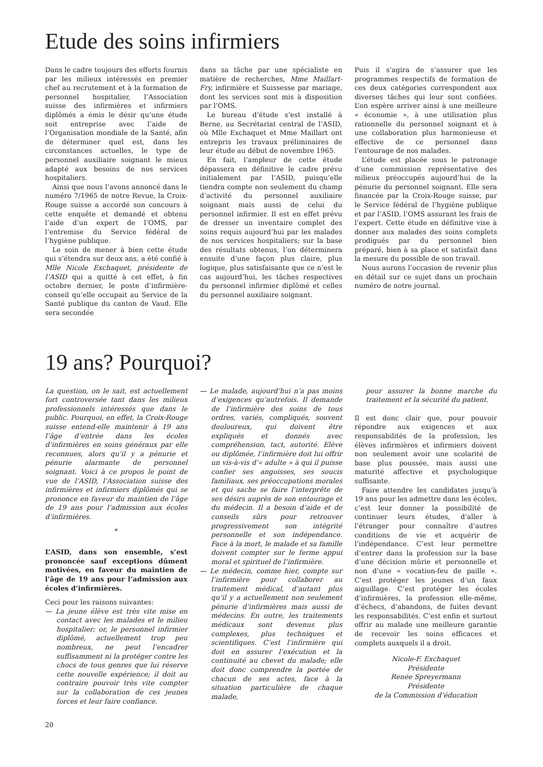Etude des soins infirmiers
Dans le cadre toujours des efforts fournis par les milieux intéressés en premier chef au recrutement et à la formation de personnel hospitalier, l’Association suisse des infirmières et infirmiers diplômés a émis le désir qu’une étude soit entreprise avec l’aide de l’Organisation mondiale de la Santé, afin de déterminer quel est, dans les circonstances actuelles, le type de personnel auxiliaire soignant le mieux adapté aux besoins de nos services hospitaliers.
Ainsi que nous l’avons annoncé dans le numéro 7/1965 de notre Revue, la Croix-Rouge suisse a accordé son concours à cette enquête et demandé et obtenu l’aide d’un expert de l’OMS, par l’entremise du Service fédéral de l’hygiène publique.
Le soin de mener à bien cette étude qui s’étendra sur deux ans, a été confié à Mlle Nicole Exchaquet, présidente de l’ASID qui a quitté à cet effet, à fin octobre dernier, le poste d’infirmière-conseil qu’elle occupait au Service de la Santé publique du canton de Vaud. Elle sera secondée
dans sa tâche par une spécialiste en matière de recherches, Mme Maillart-Fry, infirmière et Suissesse par mariage, dont les services sont mis à disposition par l’OMS.
Le bureau d’étude s’est installé à Berne, au Secrétariat central de l’ASID, où Mlle Exchaquet et Mme Maillart ont entrepris les travaux préliminaires de leur étude au début de novembre 1965.
En fait, l’ampleur de cette étude dépassera en définitive le cadre prévu initialement par l’ASID, puisqu’elle tiendra compte non seulement du champ d’activité du personnel auxiliaire soignant mais aussi de celui du personnel infirmier. Il est en effet prévu de dresser un inventaire complet des soins requis aujourd’hui par les malades de nos services hospitaliers; sur la base des résultats obtenus, l’on déterminera ensuite d’une façon plus claire, plus logique, plus satisfaisante que ce n’est le cas aujourd’hui, les tâches respectives du personnel infirmier diplômé et celles du personnel auxiliaire soignant.
Puis il s’agira de s’assurer que les programmes respectifs de formation de ces deux catégories correspondent aux diverses tâches qui leur sont confiées. L’on espère arriver ainsi à une meilleure « économie », à une utilisation plus rationnelle du personnel soignant et à une collaboration plus harmonieuse et effective de ce personnel dans l’entourage de nos malades.
L’étude est placée sous le patronage d’une commission représentative des milieux préoccupés aujourd’hui de la pénurie du personnel soignant. Elle sera financée par la Croix-Rouge suisse, par le Service fédéral de l’hygiène publique et par l’ASID, l’OMS assurant les frais de l’expert. Cette étude en définitive vise à donner aux malades des soins complets prodigués par du personnel bien préparé, bien à sa place et satisfait dans la mesure du possible de son travail.
Nous aurons l’occasion de revenir plus en détail sur ce sujet dans un prochain numéro de notre journal.
19 ans? Pourquoi?
La question, on le sait, est actuellement fort controversée tant dans les milieux professionnels intéressés que dans le public. Pourquoi, en effet, la Croix-Rouge suisse entend-elle maintenir à 19 ans l’âge d’entrée dans les écoles d’infirmières en soins généraux par elle reconnues, alors qu’il y a pénurie et pénurie alarmante de personnel soignant. Voici à ce propos le point de vue de l’ASID, l’Association suisse des infirmières et infirmiers diplômés qui se prononce en faveur du maintien de l’âge de 19 ans pour l’admission aux écoles d’infirmières.
*
L’ASID, dans son ensemble, s’est prononcée sauf exceptions dûment motivées, en faveur du maintien de l’âge de 19 ans pour l’admission aux écoles d’infirmières.
Ceci pour les raisons suivantes:
— La jeune élève est très vite mise en contact avec les malades et le milieu hospitalier; or, le personnel infirmier diplômé, actuellement trop peu nombreux, ne peut l’encadrer suffisamment ni la protéger contre les chocs de tous genres que lui réserve cette nouvelle expérience; il doit au contraire pouvoir très vite compter sur la collaboration de ces jeunes forces et leur faire confiance.
— Le malade, aujourd’hui n’a pas moins d’exigences qu’autrefois. Il demande de l’infirmière des soins de tous ordres, variés, compliqués, souvent douloureux, qui doivent être expliqués et donnés avec compréhension, tact, autorité. Elève ou diplômée, l’infirmière doit lui offrir un vis-à-vis d’« adulte » à qui il puisse confier ses angoisses, ses soucis familiaux, ses préoccupations morales et qui sache se faire l’interprête de ses désirs auprès de son entourage et du médecin. Il a besoin d’aide et de conseils sûrs pour retrouver progressivement son intégrité personnelle et son indépendance. Face à la mort, le malade et sa famille doivent compter sur le ferme appui moral et spirituel de l’infirmière.
— Le médecin, comme hier, compte sur l’infirmière pour collaborer au traitement médical, d’autant plus qu’il y a actuellement non seulement pénurie d’infirmières mais aussi de médecins. En outre, les traitements médicaux sont devenus plus complexes, plus techniques et scientifiques. C’est l’infirmière qui doit en assurer l’exécution et la continuité au chevet du malade; elle doit donc comprendre la portée de chacun de ses actes, face à la situation particulière de chaque malade,
pour assurer la bonne marche du traitement et la sécurité du patient.
Il est donc clair que, pour pouvoir répondre aux exigences et aux responsabilités de la profession, les élèves infirmières et infirmiers doivent non seulement avoir une scolarité de base plus poussée, mais aussi une maturité affective et psychologique suffisante.
Faire attendre les candidates jusqu’à 19 ans pour les admettre dans les écoles, c’est leur donner la possibilité de continuer leurs études, d’aller à l’étranger pour connaître d’autres conditions de vie et acquérir de l’indépendance. C’est leur permettre d’entrer dans la profession sur la base d’une décision mûrie et personnelle et non d’une « vocation-feu de paille ». C’est protéger les jeunes d’un faux aiguillage. C’est protéger les écoles d’infirmières, la profession elle-même, d’échecs, d’abandons, de fuites devant les responsabilités. C’est enfin et surtout offrir au malade une meilleure garantie de recevoir les soins efficaces et complets auxquels il a droit.
Nicole-F. Exchaquet
Présidente
Renée Spreyermann
Présidente
de la Commission d’éducation
20